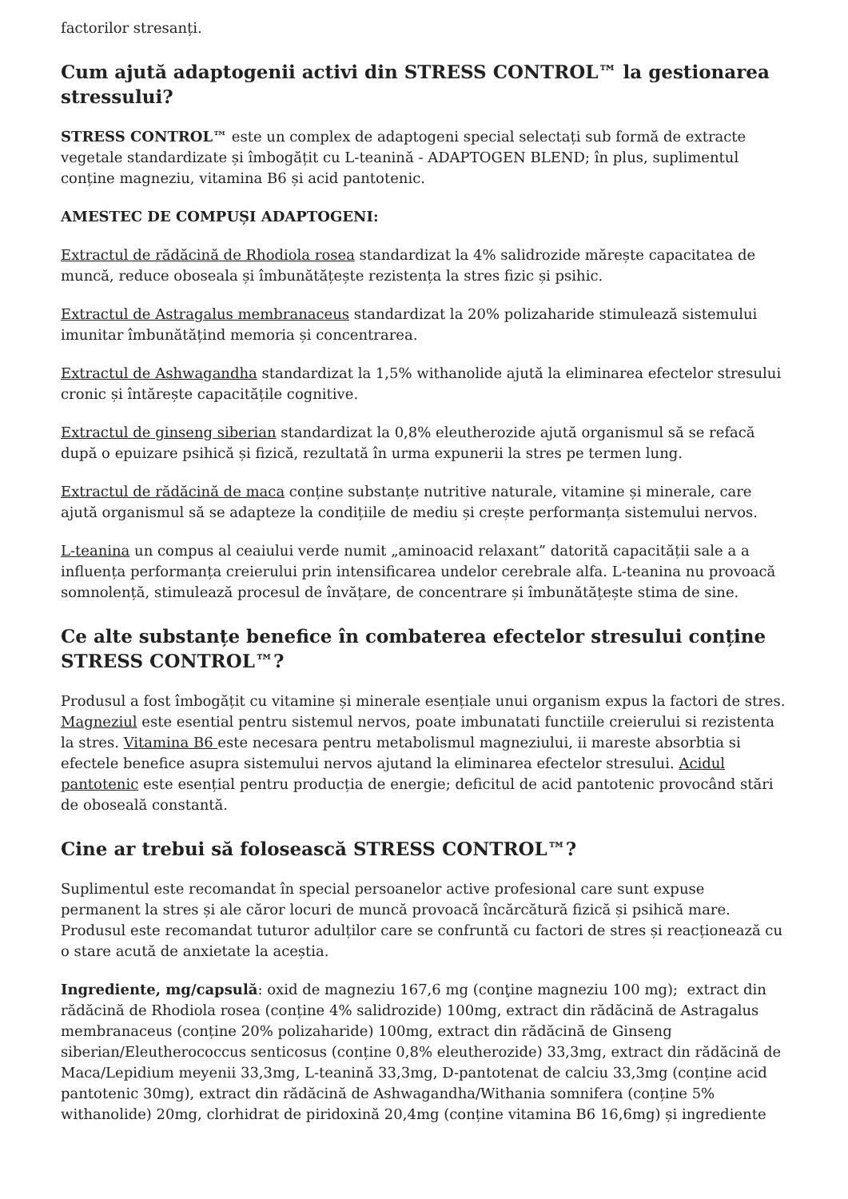factorilor stresanți.
Cum ajută adaptogenii activi din STRESS CONTROL™ la gestionarea stressului?
STRESS CONTROL™ este un complex de adaptogeni special selectați sub formă de extracte vegetale standardizate și îmbogățit cu L-teanină - ADAPTOGEN BLEND; în plus, suplimentul conține magneziu, vitamina B6 și acid pantotenic.
AMESTEC DE COMPUȘI ADAPTOGENI:
Extractul de rădăcină de Rhodiola rosea standardizat la 4% salidrozide mărește capacitatea de muncă, reduce oboseala și îmbunătățește rezistența la stres fizic și psihic.
Extractul de Astragalus membranaceus standardizat la 20% polizaharide stimulează sistemului imunitar îmbunătățind memoria și concentrarea.
Extractul de Ashwagandha standardizat la 1,5% withanolide ajută la eliminarea efectelor stresului cronic și întărește capacitățile cognitive.
Extractul de ginseng siberian standardizat la 0,8% eleutherozide ajută organismul să se refacă după o epuizare psihică și fizică, rezultată în urma expunerii la stres pe termen lung.
Extractul de rădăcină de maca conține substanțe nutritive naturale, vitamine și minerale, care ajută organismul să se adapteze la condițiile de mediu și crește performanța sistemului nervos.
L-teanina un compus al ceaiului verde numit „aminoacid relaxant” datorită capacității sale a a influența performanța creierului prin intensificarea undelor cerebrale alfa. L-teanina nu provoacă somnolență, stimulează procesul de învățare, de concentrare și îmbunătățește stima de sine.
Ce alte substanțe benefice în combaterea efectelor stresului conține STRESS CONTROL™?
Produsul a fost îmbogățit cu vitamine și minerale esențiale unui organism expus la factori de stres. Magneziul este esential pentru sistemul nervos, poate imbunatati functiile creierului si rezistenta la stres. Vitamina B6 este necesara pentru metabolismul magneziului, ii mareste absorbtia si efectele benefice asupra sistemului nervos ajutand la eliminarea efectelor stresului. Acidul pantotenic este esențial pentru producția de energie; deficitul de acid pantotenic provocând stări de oboseală constantă.
Cine ar trebui să folosească STRESS CONTROL™?
Suplimentul este recomandat în special persoanelor active profesional care sunt expuse permanent la stres și ale căror locuri de muncă provoacă încărcătură fizică și psihică mare. Produsul este recomandat tuturor adulților care se confruntă cu factori de stres și reacționează cu o stare acută de anxietate la aceștia.
Ingrediente, mg/capsulă: oxid de magneziu 167,6 mg (conţine magneziu 100 mg); extract din rădăcină de Rhodiola rosea (conține 4% salidrozide) 100mg, extract din rădăcină de Astragalus membranaceus (conține 20% polizaharide) 100mg, extract din rădăcină de Ginseng siberian/Eleutherococcus senticosus (conține 0,8% eleutherozide) 33,3mg, extract din rădăcină de Maca/Lepidium meyenii 33,3mg, L-teanină 33,3mg, D-pantotenat de calciu 33,3mg (conține acid pantotenic 30mg), extract din rădăcină de Ashwagandha/Withania somnifera (conține 5% withanolide) 20mg, clorhidrat de piridoxină 20,4mg (conține vitamina B6 16,6mg) și ingrediente